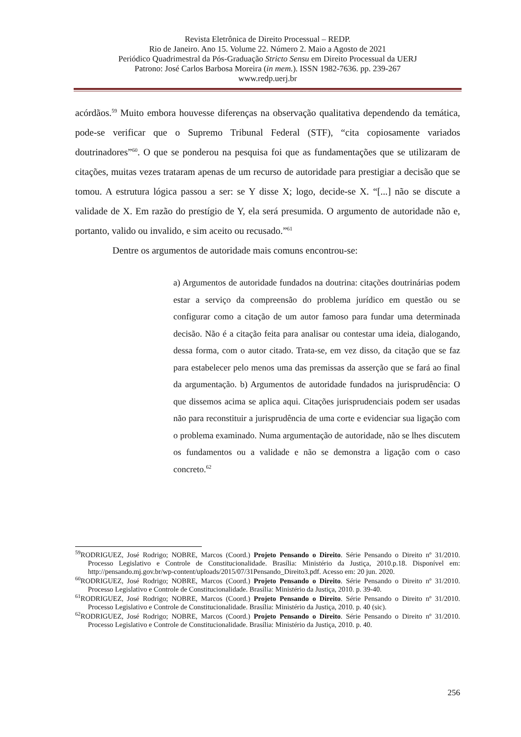Revista Eletrônica de Direito Processual – REDP.
Rio de Janeiro. Ano 15. Volume 22. Número 2. Maio a Agosto de 2021
Periódico Quadrimestral da Pós-Graduação Stricto Sensu em Direito Processual da UERJ
Patrono: José Carlos Barbosa Moreira (in mem.). ISSN 1982-7636. pp. 239-267
www.redp.uerj.br
acórdãos.<sup>59</sup> Muito embora houvesse diferenças na observação qualitativa dependendo da temática, pode-se verificar que o Supremo Tribunal Federal (STF), “cita copiosamente variados doutrinadores”<sup>60</sup>. O que se ponderou na pesquisa foi que as fundamentações que se utilizaram de citações, muitas vezes trataram apenas de um recurso de autoridade para prestigiar a decisão que se tomou. A estrutura lógica passou a ser: se Y disse X; logo, decide-se X. “[...] não se discute a validade de X. Em razão do prestígio de Y, ela será presumida. O argumento de autoridade não e, portanto, valido ou invalido, e sim aceito ou recusado.”<sup>61</sup>
Dentre os argumentos de autoridade mais comuns encontrou-se:
a) Argumentos de autoridade fundados na doutrina: citações doutrinárias podem estar a serviço da compreensão do problema jurídico em questão ou se configurar como a citação de um autor famoso para fundar uma determinada decisão. Não é a citação feita para analisar ou contestar uma ideia, dialogando, dessa forma, com o autor citado. Trata-se, em vez disso, da citação que se faz para estabelecer pelo menos uma das premissas da asserção que se fará ao final da argumentação. b) Argumentos de autoridade fundados na jurisprudência: O que dissemos acima se aplica aqui. Citações jurisprudenciais podem ser usadas não para reconstituir a jurisprudência de uma corte e evidenciar sua ligação com o problema examinado. Numa argumentação de autoridade, não se lhes discutem os fundamentos ou a validade e não se demonstra a ligação com o caso concreto.<sup>62</sup>
<sup>59</sup> RODRIGUEZ, José Rodrigo; NOBRE, Marcos (Coord.) Projeto Pensando o Direito. Série Pensando o Direito nº 31/2010. Processo Legislativo e Controle de Constitucionalidade. Brasília: Ministério da Justiça, 2010.p.18. Disponível em: http://pensando.mj.gov.br/wp-content/uploads/2015/07/31Pensando_Direito3.pdf. Acesso em: 20 jun. 2020.
<sup>60</sup> RODRIGUEZ, José Rodrigo; NOBRE, Marcos (Coord.) Projeto Pensando o Direito. Série Pensando o Direito nº 31/2010. Processo Legislativo e Controle de Constitucionalidade. Brasília: Ministério da Justiça, 2010. p. 39-40.
<sup>61</sup> RODRIGUEZ, José Rodrigo; NOBRE, Marcos (Coord.) Projeto Pensando o Direito. Série Pensando o Direito nº 31/2010. Processo Legislativo e Controle de Constitucionalidade. Brasília: Ministério da Justiça, 2010. p. 40 (sic).
<sup>62</sup> RODRIGUEZ, José Rodrigo; NOBRE, Marcos (Coord.) Projeto Pensando o Direito. Série Pensando o Direito nº 31/2010. Processo Legislativo e Controle de Constitucionalidade. Brasília: Ministério da Justiça, 2010. p. 40.
256